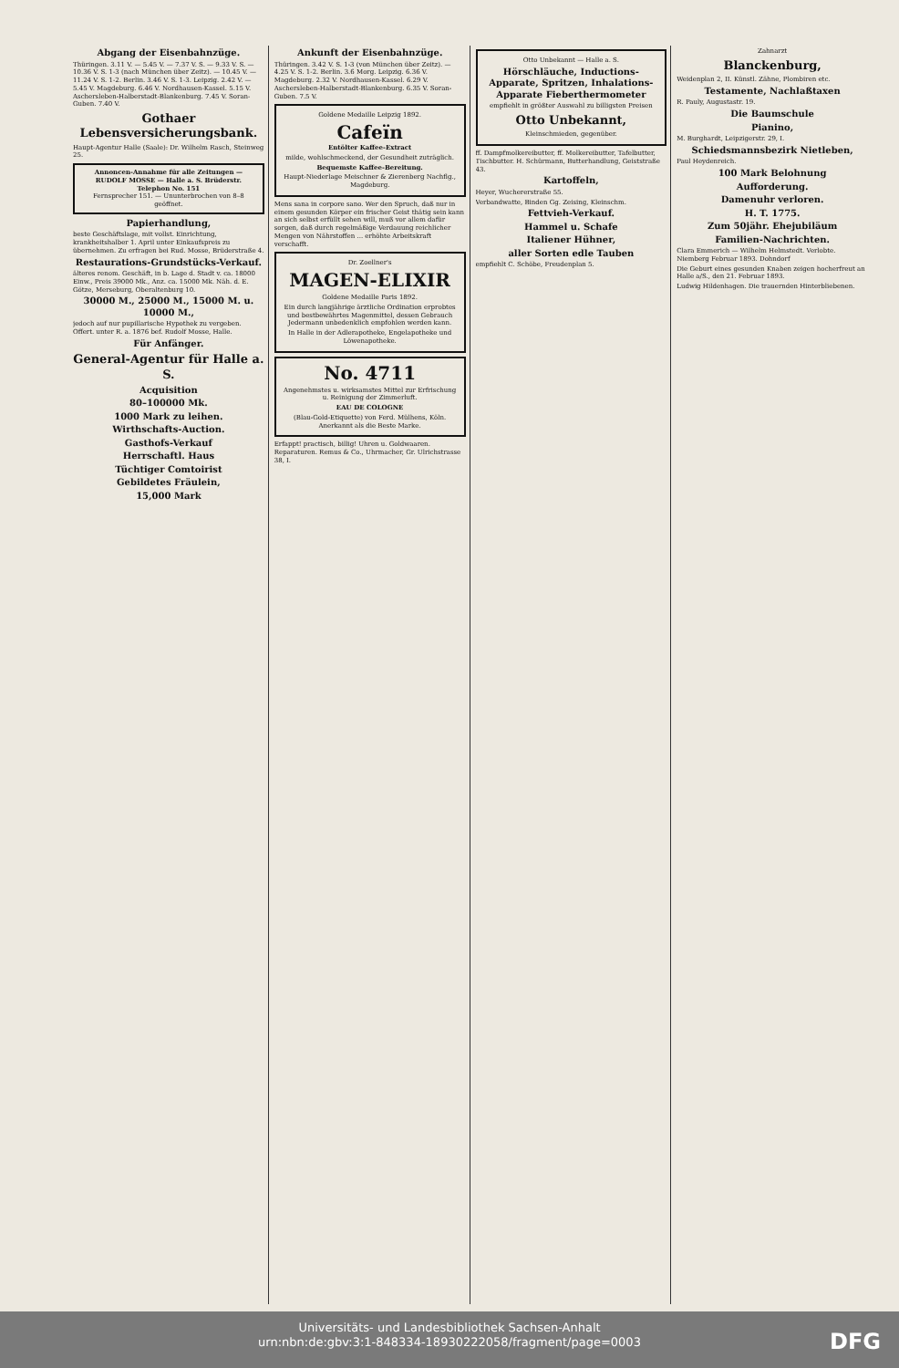Abgang der Eisenbahnzüge.
Thüringen. 3.11 V. — 5.45 V. — 7.37 V. S. — 9.33 V. S. — 10.36 V. S. 1-3 (nach München über Zeitz). — 10.45 V. — 11.24 V. S. 1-2. Berlin. 3.46 V. S. 1-3. Leipzig. 2.42 V. — 5.45 V. Magdeburg. 6.46 V. Nordhausen-Kassel. 5.15 V. Aschersleben-Halberstadt-Blankenburg. 7.45 V. Soran-Guben. 7.40 V.
Gothaer Lebensversicherungsbank.
Haupt-Agentur Halle (Saale): Dr. Wilhelm Rasch, Steinweg 25.
Annoncen-Annahme für alle Zeitungen — RUDOLF MOSSE — Halle a. S. Brüderstr. Telephon No. 151
Fernsprecher 151. — Ununterbrochen von 8–8 geöffnet.
Papierhandlung,
beste Geschäftslage, mit vollst. Einrichtung, krankheitshalber 1. April unter Einkaufspreis zu übernehmen. Zu erfragen bei Rud. Mosse, Brüderstraße 4.
Restaurations-Grundstücks-Verkauf.
älteres renom. Geschäft, in b. Lage d. Stadt v. ca. 18000 Einw., Preis 39000 Mk., Anz. ca. 15000 Mk. Näh. d. E. Götze, Merseburg, Oberaltenburg 10.
30000 M., 25000 M., 15000 M. u. 10000 M.,
jedoch auf nur pupillarische Hypothek zu vergeben. Offert. unter R. a. 1876 bef. Rudolf Mosse, Halle.
Für Anfänger.
General-Agentur für Halle a. S.
Acquisition
80–100000 Mk.
1000 Mark zu leihen.
Wirthschafts-Auction.
Gasthofs-Verkauf
Herrschaftl. Haus
Tüchtiger Comtoirist
Gebildetes Fräulein,
15,000 Mark
Ankunft der Eisenbahnzüge.
Thüringen. 3.42 V. S. 1-3 (von München über Zeitz). — 4.25 V. S. 1-2. Berlin. 3.6 Morg. Leipzig. 6.36 V. Magdeburg. 2.32 V. Nordhausen-Kassel. 6.29 V. Aschersleben-Halberstadt-Blankenburg. 6.35 V. Soran-Guben. 7.5 V.
Goldene Medaille Leipzig 1892.
Cafeïn
Entölter Kaffee-Extract
milde, wohlschmeckend, der Gesundheit zuträglich.
Bequemste Kaffee-Bereitung.
Haupt-Niederlage Meischner & Zierenberg Nachflg., Magdeburg.
Mens sana in corpore sano. Wer den Spruch, daß nur in einem gesunden Körper ein frischer Geist thätig sein kann an sich selbst erfüllt sehen will, muß vor allem dafür sorgen, daß durch regelmäßige Verdauung reichlicher Mengen von Nährstoffen ... erhöhte Arbeitskraft verschafft.
Dr. Zoellner's
MAGEN-ELIXIR
Goldene Medaille Paris 1892.
Ein durch langjährige ärztliche Ordination erprobtes und bestbewährtes Magenmittel, dessen Gebrauch Jedermann unbedenklich empfohlen werden kann.
In Halle in der Adlerapotheke, Engelapotheke und Löwenapotheke.
No. 4711
Angenehmstes u. wirksamstes Mittel zur Erfrischung u. Reinigung der Zimmerluft.
EAU DE COLOGNE
(Blau-Gold-Etiquette) von Ferd. Mülhens, Köln. Anerkannt als die Beste Marke.
Erfappt! practisch, billig! Uhren u. Goldwaaren. Reparaturen. Remus & Co., Uhrmacher, Gr. Ulrichstrasse 38, I.
Otto Unbekannt — Halle a. S.
Hörschläuche, Inductions-Apparate, Spritzen, Inhalations-Apparate Fieberthermometer
empfiehlt in größter Auswahl zu billigsten Preisen
Otto Unbekannt,
Kleinschmieden, gegenüber.
ff. Dampfmolkereibutter, ff. Molkereibutter, Tafelbutter, Tischbutter. H. Schürmann, Butterhandlung, Geiststraße 43.
Kartoffeln,
Heyer, Wuchererstraße 55.
Verbandwatte, Binden Gg. Zeising, Kleinschm.
Fettvieh-Verkauf.
Hammel u. Schafe
Italiener Hühner,
aller Sorten edle Tauben
empfiehlt C. Schöbe, Freudenplan 5.
Zahnarzt
Blanckenburg,
Weidenplan 2, II. Künstl. Zähne, Plombiren etc.
Testamente, Nachlaßtaxen
R. Pauly, Augustastr. 19.
Die Baumschule
Pianino,
M. Burghardt, Leipzigerstr. 29, I.
Schiedsmannsbezirk Nietleben,
Paul Heydenreich.
100 Mark Belohnung
Aufforderung.
Damenuhr verloren.
H. T. 1775.
Zum 50jähr. Ehejubiläum
Familien-Nachrichten.
Clara Emmerich — Wilhelm Helmstedt. Verlobte. Niemberg Februar 1893. Dohndorf
Die Geburt eines gesunden Knaben zeigen hocherfreut an Halle a/S., den 21. Februar 1893.
Ludwig Hildenhagen. Die trauernden Hinterbliebenen.
Universitäts- und Landesbibliothek Sachsen-Anhalt
urn:nbn:de:gbv:3:1-848334-18930222058/fragment/page=0003
DFG